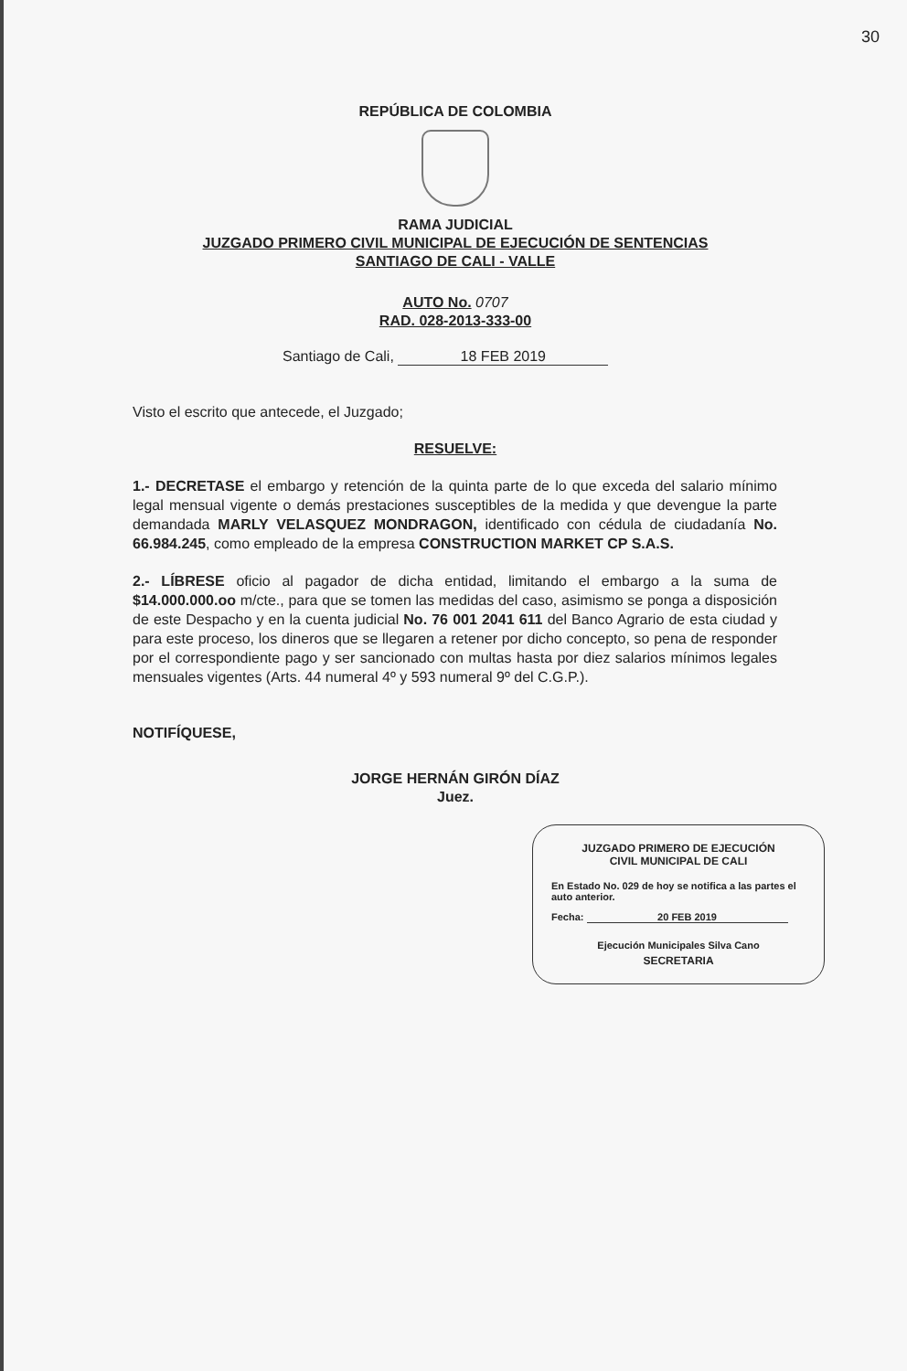30
REPÚBLICA DE COLOMBIA
RAMA JUDICIAL
JUZGADO PRIMERO CIVIL MUNICIPAL DE EJECUCIÓN DE SENTENCIAS
SANTIAGO DE CALI - VALLE
AUTO No. 0707
RAD. 028-2013-333-00
Santiago de Cali, 18 FEB 2019
Visto el escrito que antecede, el Juzgado;
RESUELVE:
1.- DECRETASE el embargo y retención de la quinta parte de lo que exceda del salario mínimo legal mensual vigente o demás prestaciones susceptibles de la medida y que devengue la parte demandada MARLY VELASQUEZ MONDRAGON, identificado con cédula de ciudadanía No. 66.984.245, como empleado de la empresa CONSTRUCTION MARKET CP S.A.S.
2.- LÍBRESE oficio al pagador de dicha entidad, limitando el embargo a la suma de $14.000.000.oo m/cte., para que se tomen las medidas del caso, asimismo se ponga a disposición de este Despacho y en la cuenta judicial No. 76 001 2041 611 del Banco Agrario de esta ciudad y para este proceso, los dineros que se llegaren a retener por dicho concepto, so pena de responder por el correspondiente pago y ser sancionado con multas hasta por diez salarios mínimos legales mensuales vigentes (Arts. 44 numeral 4º y 593 numeral 9º del C.G.P.).
NOTIFÍQUESE,
JORGE HERNÁN GIRÓN DÍAZ
Juez.
JUZGADO PRIMERO DE EJECUCIÓN
CIVIL MUNICIPAL DE CALI
En Estado No. 029 de hoy se notifica a las partes el auto anterior.
Fecha: 20 FEB 2019
Ejecución Municipales Silva Cano
SECRETARIA